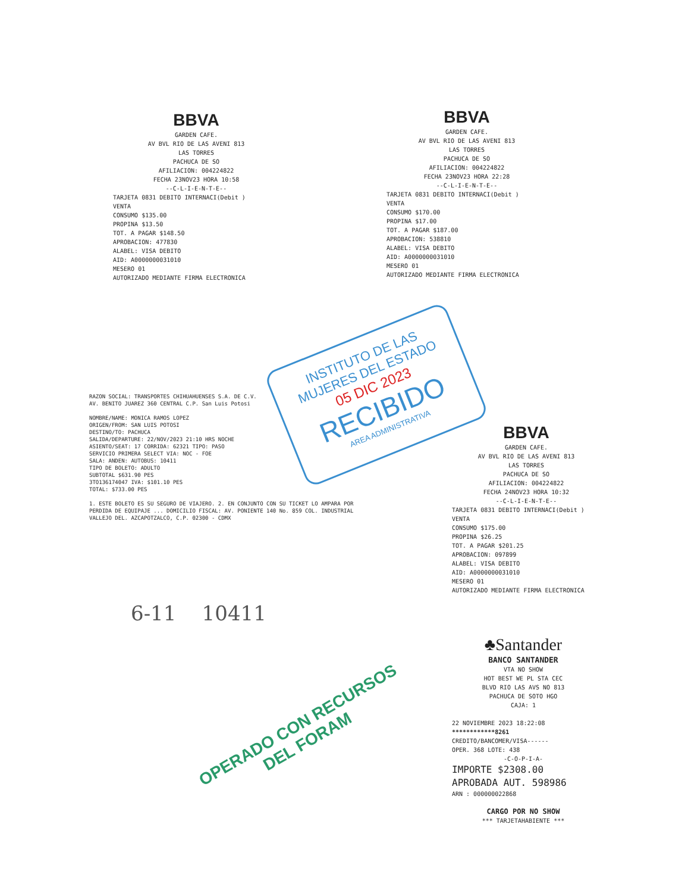BBVA
GARDEN CAFE.
AV BVL RIO DE LAS AVENI 813
LAS TORRES
PACHUCA DE SO
AFILIACION: 004224822
FECHA 23NOV23 HORA 10:58
--C-L-I-E-N-T-E--
TARJETA 0831 DEBITO INTERNACI(Debit )
VENTA
CONSUMO $135.00
PROPINA $13.50
TOT. A PAGAR $148.50
APROBACION: 477830
ALABEL: VISA DEBITO
AID: A0000000031010
MESERO 01
AUTORIZADO MEDIANTE FIRMA ELECTRONICA
BBVA
GARDEN CAFE.
AV BVL RIO DE LAS AVENI 813
LAS TORRES
PACHUCA DE SO
AFILIACION: 004224822
FECHA 23NOV23 HORA 22:28
--C-L-I-E-N-T-E--
TARJETA 0831 DEBITO INTERNACI(Debit )
VENTA
CONSUMO $170.00
PROPINA $17.00
TOT. A PAGAR $187.00
APROBACION: 538810
ALABEL: VISA DEBITO
AID: A0000000031010
MESERO 01
AUTORIZADO MEDIANTE FIRMA ELECTRONICA
RAZON SOCIAL: TRANSPORTES CHIHUAHUENSES S.A. DE C.V.
AV. BENITO JUAREZ 360 CENTRAL C.P. San Luis Potosi
NOMBRE/NAME: MONICA RAMOS LOPEZ
ORIGEN/FROM: SAN LUIS POTOSI
DESTINO/TO: PACHUCA
SALIDA/DEPARTURE: 22/NOV/2023 21:10 HRS NOCHE
ASIENTO/SEAT: 17 CORRIDA: 62321 TIPO: PASO
SERVICIO PRIMERA SELECT VIA: NOC - FOE
SALA: ANDEN: AUTOBUS: 10411
TIPO DE BOLETO: ADULTO
SUBTOTAL $631.90 PES
3TO136174047 IVA: $101.10 PES
TOTAL: $733.00 PES
1. ESTE BOLETO ES SU SEGURO DE VIAJERO. 2. EN CONJUNTO CON SU TICKET LO AMPARA POR PERDIDA DE EQUIPAJE ... DOMICILIO FISCAL: AV. PONIENTE 140 No. 859 COL. INDUSTRIAL VALLEJO DEL. AZCAPOTZALCO, C.P. 02300 - CDMX
6-11 10411
INSTITUTO DE LAS
MUJERES DEL ESTADO
05 DIC 2023
RECIBIDO
AREA ADMINISTRATIVA
BBVA
GARDEN CAFE.
AV BVL RIO DE LAS AVENI 813
LAS TORRES
PACHUCA DE SO
AFILIACION: 004224822
FECHA 24NOV23 HORA 10:32
--C-L-I-E-N-T-E--
TARJETA 0831 DEBITO INTERNACI(Debit )
VENTA
CONSUMO $175.00
PROPINA $26.25
TOT. A PAGAR $201.25
APROBACION: 097899
ALABEL: VISA DEBITO
AID: A0000000031010
MESERO 01
AUTORIZADO MEDIANTE FIRMA ELECTRONICA
♣Santander
BANCO SANTANDER
VTA NO SHOW
HOT BEST WE PL STA CEC
BLVD RIO LAS AVS NO 813
PACHUCA DE SOTO HGO
CAJA: 1
22 NOVIEMBRE 2023 18:22:08
************8261
CREDITO/BANCOMER/VISA------
OPER. 368 LOTE: 438
-C-O-P-I-A-
IMPORTE $2308.00
APROBADA AUT. 598986
ARN : 000000022868
CARGO POR NO SHOW
*** TARJETAHABIENTE ***
OPERADO CON RECURSOS
DEL FORAM